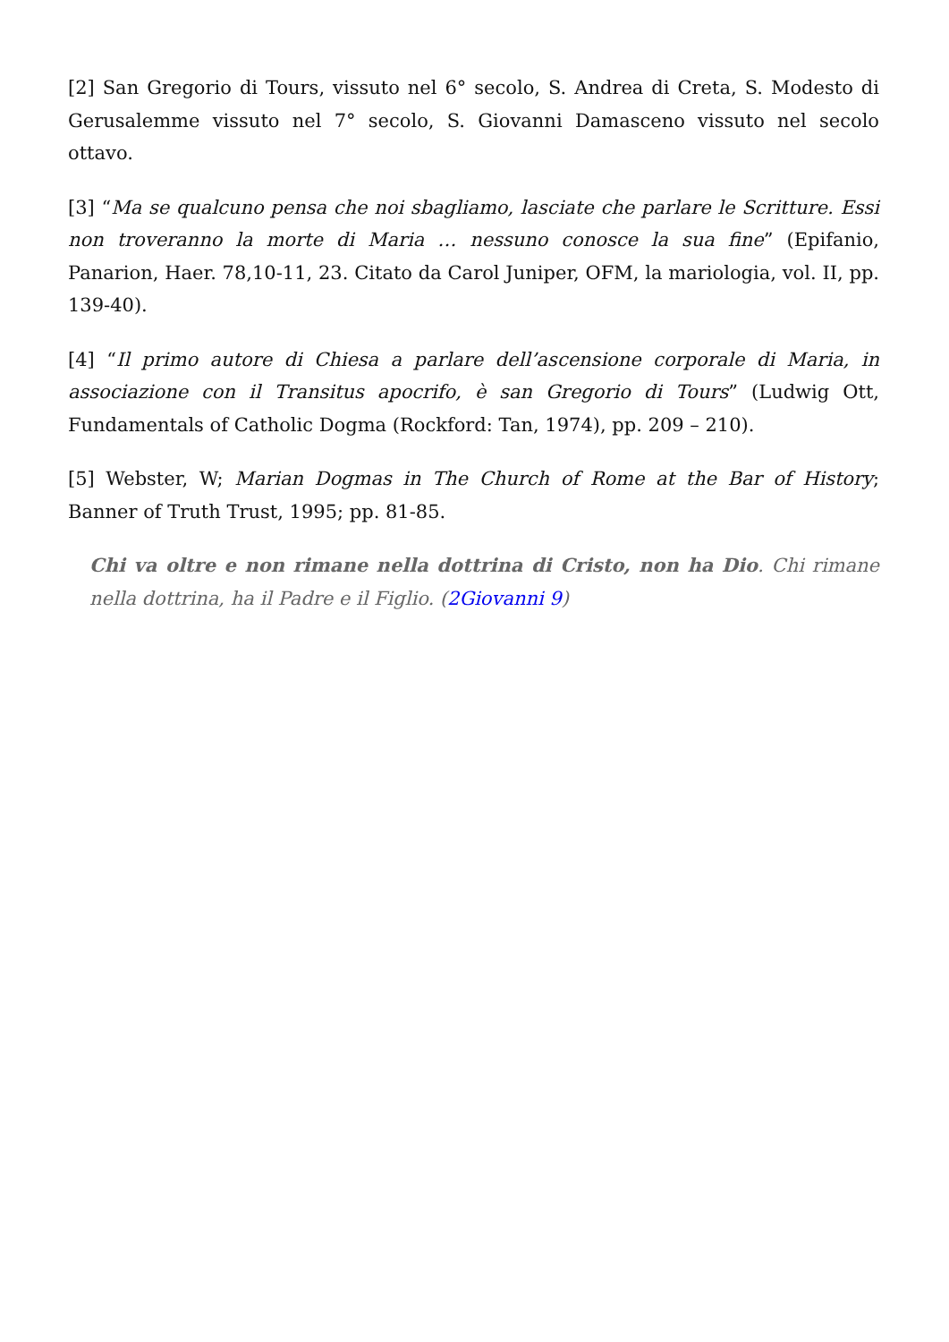[2] San Gregorio di Tours, vissuto nel 6° secolo, S. Andrea di Creta, S. Modesto di Gerusalemme vissuto nel 7° secolo, S. Giovanni Damasceno vissuto nel secolo ottavo.
[3] “Ma se qualcuno pensa che noi sbagliamo, lasciate che parlare le Scritture. Essi non troveranno la morte di Maria … nessuno conosce la sua fine” (Epifanio, Panarion, Haer. 78,10-11, 23. Citato da Carol Juniper, OFM, la mariologia, vol. II, pp. 139-40).
[4] “Il primo autore di Chiesa a parlare dell’ascensione corporale di Maria, in associazione con il Transitus apocrifo, è san Gregorio di Tours” (Ludwig Ott, Fundamentals of Catholic Dogma (Rockford: Tan, 1974), pp. 209 – 210).
[5] Webster, W; Marian Dogmas in The Church of Rome at the Bar of History; Banner of Truth Trust, 1995; pp. 81-85.
Chi va oltre e non rimane nella dottrina di Cristo, non ha Dio. Chi rimane nella dottrina, ha il Padre e il Figlio. (2Giovanni 9)